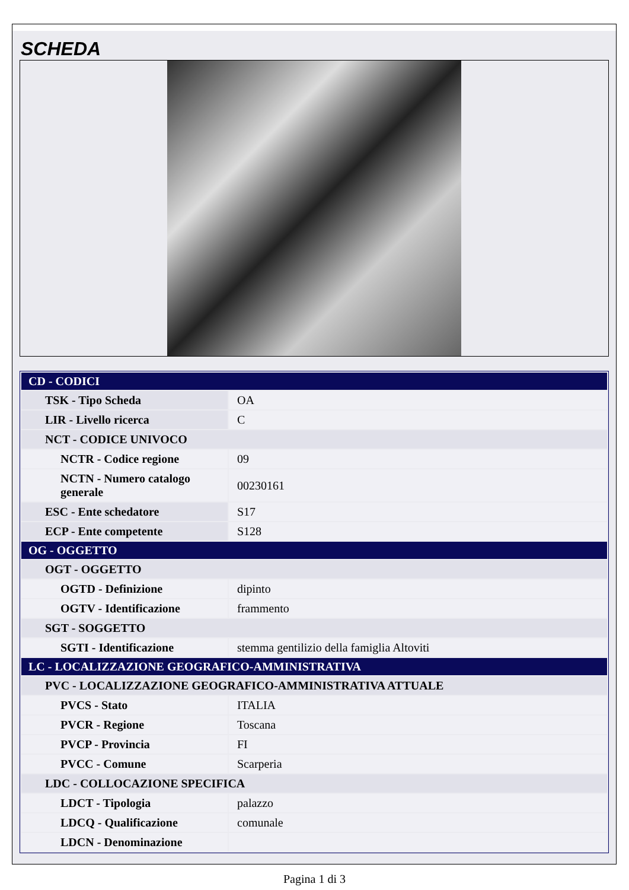SCHEDA
| CD - CODICI | |
| TSK - Tipo Scheda | OA |
| LIR - Livello ricerca | C |
| NCT - CODICE UNIVOCO | |
| NCTR - Codice regione | 09 |
| NCTN - Numero catalogo generale | 00230161 |
| ESC - Ente schedatore | S17 |
| ECP - Ente competente | S128 |
| OG - OGGETTO | |
| OGT - OGGETTO | |
| OGTD - Definizione | dipinto |
| OGTV - Identificazione | frammento |
| SGT - SOGGETTO | |
| SGTI - Identificazione | stemma gentilizio della famiglia Altoviti |
| LC - LOCALIZZAZIONE GEOGRAFICO-AMMINISTRATIVA | |
| PVC - LOCALIZZAZIONE GEOGRAFICO-AMMINISTRATIVA ATTUALE | |
| PVCS - Stato | ITALIA |
| PVCR - Regione | Toscana |
| PVCP - Provincia | FI |
| PVCC - Comune | Scarperia |
| LDC - COLLOCAZIONE SPECIFICA | |
| LDCT - Tipologia | palazzo |
| LDCQ - Qualificazione | comunale |
| LDCN - Denominazione | |
Pagina 1 di 3